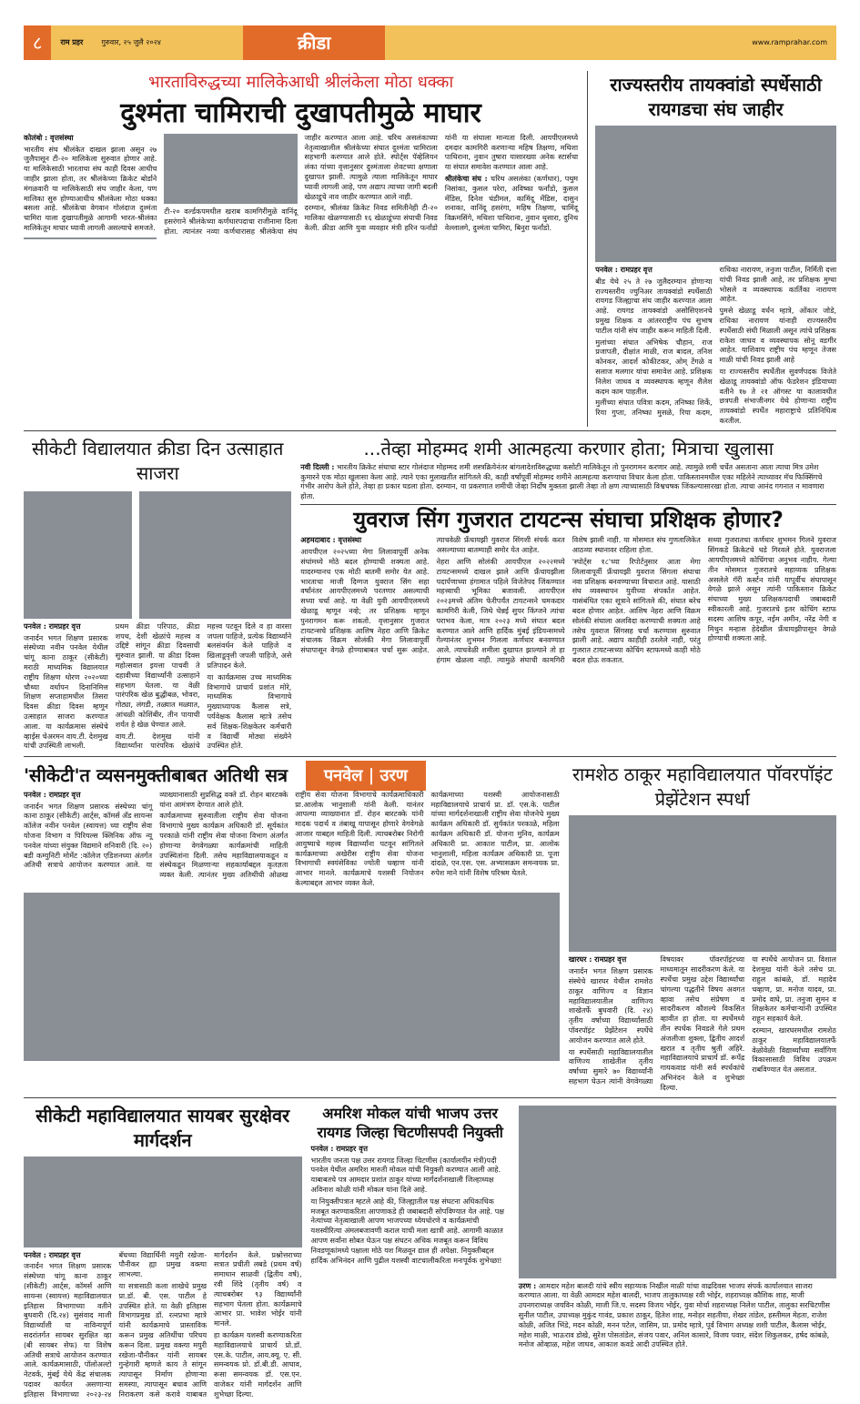८
राम प्रहर गुरुवार, २५ जुलै २०२४
क्रीडा
www.ramprahar.com
भारताविरुद्धच्या मालिकेआधी श्रीलंकेला मोठा धक्का
दुश्मंता चामिराची दुखापतीमुळे माघार
कोलंबो : वृत्तसंस्था
भारतीय संघ श्रीलंकेत दाखल झाला असून २७ जुलैपासून टी-२० मालिकेला सुरुवात होणार आहे. या मालिकेसाठी भारताचा संघ काही दिवस आधीच जाहीर झाला होता, तर श्रीलंकेच्या क्रिकेट बोर्डाने मंगळवारी या मालिकेसाठी संघ जाहीर केला, पण मालिका सुरु होण्याआधीच श्रीलंकेला मोठा धक्का बसला आहे. श्रीलंकेचा वेगवान गोलंदाज दुश्मंता चामिरा याला दुखापतीमुळे आगामी भारत-श्रीलंका मालिकेतून माघार घ्यावी लागली असल्याचे समजते.
टी-२० वर्ल्डकपमधील खराब कामगिरीमुळे वानिंदू हसरंगाने श्रीलंकेच्या कर्णधारपदाचा राजीनामा दिला होता. त्यानंतर नव्या कर्णधारासह श्रीलंकेचा संघ जाहीर करण्यात आला आहे. चरिथ असलंकाच्या नेतृत्वाखालील श्रीलंकेच्या संघात दुश्मंता चामिराला सहभागी करण्यात आले होते. स्पोर्ट्स पॅव्हेलियन लंका यांच्या वृत्तानुसार दुश्मंताला शेवटच्या क्षणाला दुखापत झाली. त्यामुळे त्याला मालिकेतून माघार घ्यावी लागली आहे, पण अद्याप त्याच्या जागी बदली खेळाडूचे नाव जाहीर करण्यात आले नाही.
दरम्यान, श्रीलंका क्रिकेट निवड समितीनेही टी-२० मालिका खेळण्यासाठी १६ खेळाडूंच्या संघाची निवड केली. क्रीडा आणि युवा व्यवहार मंत्री हरिन फर्नांडो यांनी या संघाला मान्यता दिली. आयपीएलमध्ये दमदार कामगिरी करणाऱ्या महिष तिक्षणा, मथिशा पाथिराना, नुवान तुषारा यासारख्या अनेक स्टार्सचा या संघात समावेश करण्यात आला आहे.
श्रीलंकेचा संघ : चरिथ असलंका (कर्णधार), पथुम निसांका, कुसल परेरा, अविष्का फर्नांडो, कुसल मेंडिस, दिनेश चंडीमल, कामिंदू मेंडिस, दासुन शनाका, वानिंदू हसरंगा, महिष तिक्षणा, चामिंदू विक्रमसिंगे, मथिशा पाथिराना, नुवान थुसारा, दुनिथ वेल्लालगे, दुश्मंता चामिरा, बिनुरा फर्नांडो.
राज्यस्तरीय तायक्वांडो स्पर्धेसाठी रायगडचा संघ जाहीर
पनवेल : रामप्रहर वृत्त
बीड येथे २५ ते २७ जुलैदरम्यान होणाऱ्या राज्यस्तरीय ज्युनिअर तायक्वांडो स्पर्धेसाठी रायगड जिल्ह्याचा संघ जाहीर करण्यात आला आहे. रायगड तायक्वांडो असोसिएशनचे प्रमुख शिक्षक व आंतरराष्ट्रीय पंच सुभाष पाटील यांनी संघ जाहीर करून माहिती दिली.
मुलांच्या संघात अभिषेक चौहान, राज प्रजापती, दीक्षांत माळी, राज बादल, तनिश कोनकर, आदर्श कोकीटकर, ओम् टेंगळे व सलाज मलगार यांचा समावेश आहे. प्रशिक्षक निलेश जाधव व व्यवस्थापक म्हणून शैलेश कदम काम पाहतील.
मुलींच्या संघात पवित्रा कदम, तनिष्का शिर्के, रिया गुप्ता, तनिष्का मुसळे, रिया कदम, राधिका नारायण, तनुजा पाटील, निर्मिती दत्ता यांची निवड झाली आहे, तर प्रशिक्षक मुग्धा भोसले व व्यवस्थापक कार्तिका नारायण आहेत.
पुमसे खेळाडू वर्धन म्हात्रे, ओंकार जोडे, राधिका नारायण यांनाही राज्यस्तरीय स्पर्धेसाठी संधी मिळाली असून त्यांचे प्रशिक्षक राकेश जाधव व व्यवस्थापक सोनू वडगीर आहेत. याशिवाय राष्ट्रीय पंच म्हणून तेजस माळी यांची निवड झाली आहे
या राज्यस्तरीय स्पर्धेतील सुवर्णपदक विजेते खेळाडू तायक्वांडो ऑफ फेडरेशन इंडियाच्या वतीने १७ ते २१ ऑगस्ट या कालावधीत छत्रपती संभाजीनगर येथे होणाऱ्या राष्ट्रीय तायक्वांडो स्पर्धेत महाराष्ट्राचे प्रतिनिधित्व करतील.
सीकेटी विद्यालयात क्रीडा दिन उत्साहात साजरा
पनवेल : रामप्रहर वृत्त
जनार्दन भगत शिक्षण प्रसारक संस्थेच्या नवीन पनवेल येथील चांगू काना ठाकूर (सीकेटी) मराठी माध्यमिक विद्यालयात राष्ट्रीय शिक्षण धोरण २०२०च्या चौथ्या वर्धापन दिनानिमित्त शिक्षण सप्ताहामधील तिसरा दिवस क्रीडा दिवस म्हणून उत्साहात साजरा करण्यात आला. या कार्यक्रमास संस्थेचे व्हाईस चेअरमन वाय.टी. देशमुख यांची उपस्थिती लाभली.
प्रथम क्रीडा परिपाठ, क्रीडा शपथ, देशी खेळांचे महत्त्व व उद्दिष्टे सांगून क्रीडा दिवसाची सुरुवात झाली. या क्रीडा दिवस महोत्सवात इयत्ता पाचवी ते दहावीच्या विद्यार्थ्यांनी उत्साहाने सहभाग घेतला. या वेळी पारंपरिक खेळ बुद्धीबळ, भोवरा, गोट्या, लंगडी, तळ्यात मळ्यात, आंधळी कोशिंबीर, तीन पायाची शर्यत हे खेळ घेण्यात आले.
वाय.टी. देशमुख यांनी विद्यार्थ्यांना पारंपरिक खेळांचे महत्त्व पटवून दिले व हा वारसा जपला पाहिजे, प्रत्येक विद्यार्थ्याने बलसंवर्धन केले पाहिजे व खिलाडूवृत्ती जपली पाहिजे, असे प्रतिपादन केले.
या कार्यक्रमास उच्च माध्यमिक विभागाचे प्राचार्य प्रशांत मोरे, माध्यमिक विभागाचे मुख्याध्यापक कैलास सत्रे, पर्यवेक्षक कैलास म्हात्रे तसेच सर्व शिक्षक-शिक्षकेतर कर्मचारी व विद्यार्थी मोठ्या संख्येने उपस्थित होते.
...तेव्हा मोहम्मद शमी आत्महत्या करणार होता; मित्राचा खुलासा
नवी दिल्ली : भारतीय क्रिकेट संघाचा स्टार गोलंदाज मोहम्मद शमी शस्त्रक्रियेनंतर बांगलादेशविरुद्धच्या कसोटी मालिकेतून तो पुनरागमन करणार आहे. त्यामुळे शमी चर्चेत असताना आता त्याचा मित्र उमेश कुमारने एक मोठा खुलासा केला आहे. त्याने एका मुलाखतीत सांगितले की, काही वर्षांपूर्वी मोहम्मद शमीने आत्महत्या करण्याचा विचार केला होता. पाकिस्तानमधील एका महिलेने त्याच्यावर मॅच फिक्सिंगचे गंभीर आरोप केले होते, तेव्हा हा प्रकार घडला होता. दरम्यान, या प्रकरणात शमीची जेव्हा निर्दोष मुक्तता झाली तेव्हा तो क्षण त्याच्यासाठी विश्वचषक जिंकल्यासारखा होता. त्याचा आनंद गगनात न मावणारा होता.
युवराज सिंग गुजरात टायटन्स संघाचा प्रशिक्षक होणार?
अहमदाबाद : वृत्तसंस्था
आयपीएल २०२५च्या मेगा लिलावापूर्वी अनेक संघांमध्ये मोठे बदल होण्याची शक्यता आहे. यादरम्यानच एक मोठी बातमी समोर येत आहे. भारताचा माजी दिग्गज युवराज सिंग सहा वर्षांनंतर आयपीएलमध्ये परतणार असल्याची सध्या चर्चा आहे. या वेळी युवी आयपीएलमध्ये खेळाडू म्हणून नव्हे; तर प्रशिक्षक म्हणून पुनरागमन करू शकतो. वृत्तानुसार गुजरात टायटन्सचे प्रशिक्षक आशिष नेहरा आणि क्रिकेट संचालक विक्रम सोलंकी मेगा लिलावापूर्वी संघापासून वेगळे होण्याबाबत चर्चा सुरू आहेत. त्याचवेळी फ्रँचायझी युवराज सिंगशी संपर्क करत असल्याच्या बातम्याही समोर येत आहेत.
नेहरा आणि सोलंकी आयपीएल २०२२मध्ये टायटन्समध्ये दाखल झाले आणि फ्रँचायझीला पदार्पणाच्या हंगामात पहिले विजेतेपद जिंकण्यात महत्त्वाची भूमिका बजावली. आयपीएल २०२३मध्ये अंतिम फेरीपर्यंत टायटन्सने चमकदार कामगिरी केली, जिथे चेन्नई सुपर किंग्जने त्यांचा पराभव केला, मात्र २०२३ मध्ये संघात बदल करण्यात आले आणि हार्दिक मुंबई इंडियन्समध्ये गेल्यानंतर शुभमन गिलला कर्णधार बनवण्यात आले. त्याचवेळी शमीला दुखापत झाल्याने तो हा हंगाम खेळला नाही. त्यामुळे संघाची कामगिरी विशेष झाली नाही. या मोसमात संघ गुणतालिकेत आठव्या स्थानावर राहिला होता.
'स्पोर्ट्स १८'च्या रिपोर्टनुसार आता मेगा लिलावापूर्वी फ्रँचायझी युवराज सिंगला संघाचा नवा प्रशिक्षक बनवण्याच्या विचारात आहे. यासाठी संघ व्यवस्थापन युवीच्या संपर्कात आहेत. यासंबंधित एका सूत्राने सांगितले की, संघात बरेच बदल होणार आहेत. आशिष नेहरा आणि विक्रम सोलंकी संघाला अलविदा करण्याची शक्यता आहे तसेच युवराज सिंगसह चर्चा करण्यास सुरुवात झाली आहे. अद्याप काहीही ठरलेले नाही, परंतु गुजरात टायटन्सच्या कोचिंग स्टाफमध्ये काही मोठे बदल होऊ शकतात.
सध्या गुजरातचा कर्णधार शुभमन गिलने युवराज सिंगकडे क्रिकेटचे धडे गिरवले होते. युवराजला आयपीएलमध्ये कोचिंगचा अनुभव नाहीय. गेल्या तीन मोसमात गुजरातचे सहाय्यक प्रशिक्षक असलेले गॅरी कर्स्टन यांनी यापूर्वीच संघापासून वेगळे झाले असून त्यांनी पाकिस्तान क्रिकेट संघाच्या मुख्य प्रशिक्षकपदाची जबाबदारी स्वीकारली आहे. गुजरातचे इतर कोचिंग स्टाफ सदस्य आशिष कपूर, नईम अमीन, नरेंद्र नेगी व मिथुन मन्हास हेदेखील फ्रँचायझीपासून वेगळे होण्याची शक्यता आहे.
'सीकेटी'त व्यसनमुक्तीबाबत अतिथी सत्र
पनवेल | उरण
पनवेल : रामप्रहर वृत्त
जनार्दन भगत शिक्षण प्रसारक संस्थेच्या चांगू काना ठाकूर (सीकेटी) आर्ट्स, कॉमर्स अँड सायन्स कॉलेज नवीन पनवेल (स्वायत्त) च्या राष्ट्रीय सेवा योजना विभाग व पिरियल्स क्लिनिक ऑफ न्यू पनवेल यांच्या संयुक्त विद्यमाने शनिवारी (दि. २०) बडी कम्युनिटी मोमेंट :कॉलेज एडिशनच्या अंतर्गत अतिथी सत्राचे आयोजन करण्यात आले. या व्याख्यानासाठी सुप्रसिद्ध वक्ते डॉ. रोहन बारटक्के यांना आमंत्रण देण्यात आले होते.
कार्यक्रमाच्या सुरुवातीला राष्ट्रीय सेवा योजना विभागाचे मुख्य कार्यक्रम अधिकारी डॉ. सूर्यकांत परकाळे यांनी राष्ट्रीय सेवा योजना विभाग अंतर्गत होणाऱ्या वेगवेगळ्या कार्यक्रमांची माहिती उपस्थितांना दिली. तसेच महाविद्यालयाकडून व संस्थेकडून मिळणाऱ्या सहकार्याबद्दल कृतज्ञता व्यक्त केली. त्यानंतर मुख्य अतिथींची ओळख राष्ट्रीय सेवा योजना विभागाचे कार्यक्रमाधिकारी प्रा.आलोक भानुशाली यांनी केली. यानंतर आपल्या व्याख्यानात डॉ. रोहन बारटक्के यांनी मादक पदार्थ व तंबाखू यापासून होणारे वेगवेगळे आजार याबद्दल माहिती दिली. त्याचबरोबर निरोगी आयुष्याचे महत्त्व विद्यार्थ्यांना पटवून सांगितले कार्यक्रमाच्या अखेरीस राष्ट्रीय सेवा योजना विभागाची स्वयंसेविका ज्योती चव्हाण यांनी आभार मानले. कार्यक्रमाचे यशस्वी नियोजन केल्याबद्दल आभार व्यक्त केले.
कार्यक्रमाच्या यशस्वी आयोजनासाठी महाविद्यालयाचे प्राचार्य प्रा. डॉ. एस.के. पाटील यांच्या मार्गदर्शनाखाली राष्ट्रीय सेवा योजनेचे मुख्य कार्यक्रम अधिकारी डॉ. सुर्यकांत परकाळे, महिला कार्यक्रम अधिकारी डॉ. योजना मुनिव, कार्यक्रम अधिकारी प्रा. आकाश पाटील, प्रा. आलोक भानुशाली, महिला कार्यक्रम अधिकारी प्रा. पूजा दांदळे, एन.एस. एस. अभ्यासक्रम समन्वयक प्रा. रुपेश माने यांनी विशेष परिश्रम घेतले.
रामशेठ ठाकूर महाविद्यालयात पॉवरपॉइंट प्रेझेंटेशन स्पर्धा
खारघर : रामप्रहर वृत्त
जनार्दन भगत शिक्षण प्रसारक संस्थेचे खारघर येथील रामशेठ ठाकूर वाणिज्य व विज्ञान महाविद्यालयातील वाणिज्य शाखेतर्फे बुधवारी (दि. २४) तृतीय वर्षाच्या विद्यार्थ्यांसाठी पॉवरपॉइंट प्रेझेंटेशन स्पर्धेचे आयोजन करण्यात आले होते.
या स्पर्धेसाठी महाविद्यालयातील वाणिज्य शाखेतील तृतीय वर्षाच्या सुमारे ७० विद्यार्थ्यांनी सहभाग घेऊन त्यांनी वेगवेगळ्या विषयावर पॉवरपॉइंटच्या माध्यमातून सादरीकरण केले. या स्पर्धेचा प्रमुख उद्देश विद्यार्थ्यांचा चांगल्या पद्धतीने विषय अवगत व्हावा तसेच संप्रेषण व सादरीकरण कौशल्ये विकसित व्हावीत हा होता. या स्पर्धेमध्ये तीन स्पर्धक निवडले गेले प्रथम अंजलीजा शुक्ला, द्वितीय आदर्श खरात व तृतीय श्रुती अहिरे. महाविद्यालयाचे प्राचार्य डॉ. रूपेंद्र गायकवाड यांनी सर्व स्पर्धकांचे अभिनंदन केले व शुभेच्छा दिल्या.
या स्पर्धेचे आयोजन प्रा. विशाल देशमुख यांनी केले तसेच प्रा. राहुल कांबळे, डॉ. महादेव चव्हाण, प्रा. मनोज यादव, प्रा. प्रमोद वाघे, प्रा. तनुजा सुमन व शिक्षकेतर कर्मचाऱ्यांनी उपस्थित राहून सहकार्य केले.
दरम्यान, खारघरमधील रामशेठ ठाकूर महाविद्यालयातर्फे वेळोवेळी विद्यार्थ्यांच्या सर्वांगिण विकासासाठी विविध उपक्रम राबविण्यात येत असतात.
सीकेटी महाविद्यालयात सायबर सुरक्षेवर मार्गदर्शन
पनवेल : रामप्रहर वृत्त
जनार्दन भगत शिक्षण प्रसारक संस्थेच्या चांगू काना ठाकूर (सीकेटी) आर्ट्स, कॉमर्स आणि सायन्स (स्वायत्त) महाविद्यालयात इतिहास विभागाच्या वतीने बुधवारी (दि.२४) सुसंवाद माजी विद्यार्थ्यांशी या नाविन्यपूर्ण सदरांतर्गत सायबर सुरक्षित व्हा (बी सायबर सेफ) या विशेष अतिथी सत्राचे आयोजन करण्यात आले. कार्यक्रमासाठी, पॉलोअल्टो नेटवर्क, मुंबई येथे केंद्र संचालक पदावर कार्यरत असणाऱ्या इतिहास विभागाच्या २०२३-२४ बॅचच्या विद्यार्थिनी मयुरी रखेजा-पौनीकर ह्या प्रमुख वक्त्या लाभल्या.
या सत्रासाठी कला शाखेचे प्रमुख प्रा.डॉ. बी. एस. पाटील हे उपस्थित होते. या वेळी इतिहास विभागप्रमुख डॉ. रत्नप्रभा म्हात्रे यांनी कार्यक्रमाचे प्रास्ताविक करून प्रमुख अतिथींचा परिचय करून दिला. प्रमुख वक्त्या मयुरी रखेजा-पौनीकर यांनी सायबर गुन्हेगारी म्हणजे काय ते सांगून त्यापासून निर्माण होणाऱ्या समस्या, त्यापासून बचाव आणि निराकरण कसे करावे याबाबत मार्गदर्शन केले. प्रश्नोत्तराच्या सत्रात प्रचीती लबडे (प्रथम वर्ष) समाधान साळवी (द्वितीय वर्ष), रवी शिंदे (तृतीय वर्ष) व त्याचबरोबर ९३ विद्यार्थ्यांनी सहभाग घेतला होता. कार्यक्रमाचे आभार प्रा. भावेश भोईर यांनी मानले.
हा कार्यक्रम यशस्वी करण्याकरिता महाविद्यालयाचे प्राचार्य प्रो.डॉ. एस.के. पाटील, आय.क्यू. ए. सी. समन्वयक प्रो. डॉ.बी.डी. आघाव, रूसा समन्वयक डॉ. एस.एन. वाजेकर यांनी मार्गदर्शन आणि शुभेच्छा दिल्या.
अमरिश मोकल यांची भाजप उत्तर रायगड जिल्हा चिटणीसपदी नियुक्ती
पनवेल : रामप्रहर वृत्त
भारतीय जनता पक्ष उत्तर रायगड जिल्हा चिटणीस (कार्यालयीन मंत्री)पदी पनवेल येथील अमरिश मारुती मोकल यांची नियुक्ती करण्यात आली आहे. याबाबतचे पत्र आमदार प्रशांत ठाकूर यांच्या मार्गदर्शनाखाली जिल्हाध्यक्ष अविनाश कोळी यांनी मोकल यांना दिले आहे.
या नियुक्तीपत्रात म्हटले आहे की, जिल्ह्यातील पक्ष संघटना अधिकाधिक मजबूत करण्याकरिता आपणाकडे ही जबाबदारी सोपविण्यात येत आहे. पक्ष नेत्यांच्या नेतृत्वाखाली आपण भाजपच्या ध्येयधोरणे व कार्यक्रमांची यशस्वीरित्या अंमलबजावणी कराल याची मला खात्री आहे. आगामी काळात आपण सर्वांना सोबत घेऊन पक्ष संघटन अधिक मजबूत करून विविध निवडणूकांमध्ये पक्षाला मोठे यश मिळवून द्याल ही अपेक्षा. नियुक्तीबद्दल हार्दिक अभिनंदन आणि पुढील यशस्वी वाटचालीकरिता मनःपूर्वक शुभेच्छा!
उरण : आमदार महेश बालदी यांचे स्वीय सहाय्यक निखील माळी यांचा वाढदिवस भाजप संपर्क कार्यालयात साजरा करण्यात आला. या वेळी आमदार महेश बालदी, भाजप तालुकाध्यक्ष रवी भोईर, शहराध्यक्ष कौशिक शाह, माजी उपनगराध्यक्ष जयविन कोळी, माजी जि.प. सदस्य विजय भोईर, युवा मोर्चा शहराध्यक्ष निलेश पाटील, तालुका सरचिटणीस सुनील पाटील, उपाध्यक्ष मुकुंद गावंड, प्रकाश ठाकूर, हितेश शाह, मनोहर सहतीया, शेखर तांडेल, हस्तीमल मेहता, राजेश कोळी, अजित भिंडे, मदन कोळी, मनन पटेल, जासिम, प्रा. प्रमोद म्हात्रे, पूर्व विभाग अध्यक्ष शशी पाटील, कैलास भोईर, महेश माळी, भाऊराव डोखे, सुरेश पोसतांडेल, संजय पवार, अनिल कासारे, विजय पवार, संदेश शिकुलकर, हर्षद कांबळे, मनोज ओव्हाळ, महेश जाधव, आकाश कवडे आदी उपस्थित होते.